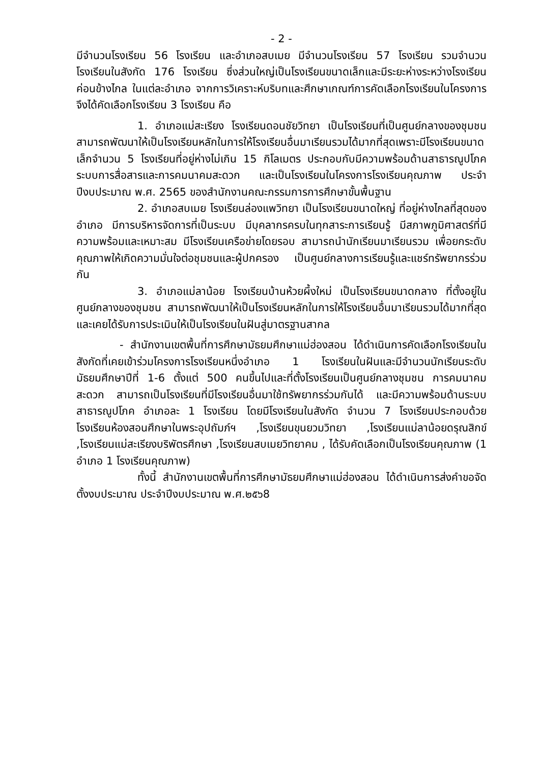- 2 -
มีจำนวนโรงเรียน 56 โรงเรียน และอำเภอสบเมย มีจำนวนโรงเรียน 57 โรงเรียน รวมจำนวนโรงเรียนในสังกัด 176 โรงเรียน ซึ่งส่วนใหญ่เป็นโรงเรียนขนาดเล็กและมีระยะห่างระหว่างโรงเรียนค่อนข้างไกล ในแต่ละอำเภอ จากการวิเคราะห์บริบทและศึกษาเกณฑ์การคัดเลือกโรงเรียนในโครงการจึงได้คัดเลือกโรงเรียน 3 โรงเรียน คือ
1. อำเภอแม่สะเรียง โรงเรียนดอนชัยวิทยา เป็นโรงเรียนที่เป็นศูนย์กลางของชุมชน สามารถพัฒนาให้เป็นโรงเรียนหลักในการให้โรงเรียนอื่นมาเรียนรวมได้มากที่สุดเพราะมีโรงเรียนขนาดเล็กจำนวน 5 โรงเรียนที่อยู่ห่างไม่เกิน 15 กิโลเมตร ประกอบกับมีความพร้อมด้านสาธารณูปโภค ระบบการสื่อสารและการคมนาคมสะดวก และเป็นโรงเรียนในโครงการโรงเรียนคุณภาพ ประจำปีงบประมาณ พ.ศ. 2565 ของสำนักงานคณะกรรมการการศึกษาขั้นพื้นฐาน
2. อำเภอสบเมย โรงเรียนล่องแพวิทยา เป็นโรงเรียนขนาดใหญ่ ที่อยู่ห่างไกลที่สุดของอำเภอ มีการบริหารจัดการที่เป็นระบบ มีบุคลากรครบในทุกสาระการเรียนรู้ มีสภาพภูมิศาสตร์ที่มีความพร้อมและเหมาะสม มีโรงเรียนเครือข่ายโดยรอบ สามารถนำนักเรียนมาเรียนรวม เพื่อยกระดับคุณภาพให้เกิดความมั่นใจต่อชุมชนและผู้ปกครอง เป็นศูนย์กลางการเรียนรู้และแชร์ทรัพยากรร่วมกัน
3. อำเภอแม่ลาน้อย โรงเรียนบ้านห้วยผึ้งใหม่ เป็นโรงเรียนขนาดกลาง ที่ตั้งอยู่ในศูนย์กลางของชุมชน สามารถพัฒนาให้เป็นโรงเรียนหลักในการให้โรงเรียนอื่นมาเรียนรวมได้มากที่สุด และเคยได้รับการประเมินให้เป็นโรงเรียนในฝันสู่มาตรฐานสากล
- สำนักงานเขตพื้นที่การศึกษามัธยมศึกษาแม่ฮ่องสอน ได้ดำเนินการคัดเลือกโรงเรียนในสังกัดที่เคยเข้าร่วมโครงการโรงเรียนหนึ่งอำเภอ 1 โรงเรียนในฝันและมีจำนวนนักเรียนระดับมัธยมศึกษาปีที่ 1-6 ตั้งแต่ 500 คนขึ้นไปและที่ตั้งโรงเรียนเป็นศูนย์กลางชุมชน การคมนาคมสะดวก สามารถเป็นโรงเรียนที่มีโรงเรียนอื่นมาใช้ทรัพยากรร่วมกันได้ และมีความพร้อมด้านระบบสาธารณูปโภค อำเภอละ 1 โรงเรียน โดยมีโรงเรียนในสังกัด จำนวน 7 โรงเรียนประกอบด้วย โรงเรียนห้องสอนศึกษาในพระอุปถัมภ์ฯ ,โรงเรียนขุนยวมวิทยา ,โรงเรียนแม่ลาน้อยดรุณสิกข์ ,โรงเรียนแม่สะเรียงบริพัตรศึกษา ,โรงเรียนสบเมยวิทยาคม , ได้รับคัดเลือกเป็นโรงเรียนคุณภาพ (1 อำเภอ 1 โรงเรียนคุณภาพ)
ทั้งนี้ สำนักงานเขตพื้นที่การศึกษามัธยมศึกษาแม่ฮ่องสอน ได้ดำเนินการส่งคำขอจัดตั้งงบประมาณ ประจำปีงบประมาณ พ.ศ.๒๕๖8